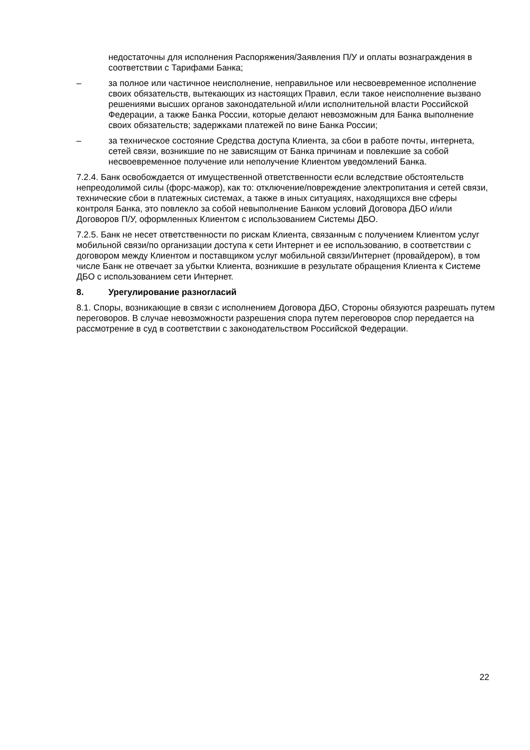недостаточны для исполнения Распоряжения/Заявления П/У и оплаты вознаграждения в соответствии с Тарифами Банка;
– за полное или частичное неисполнение, неправильное или несвоевременное исполнение своих обязательств, вытекающих из настоящих Правил, если такое неисполнение вызвано решениями высших органов законодательной и/или исполнительной власти Российской Федерации, а также Банка России, которые делают невозможным для Банка выполнение своих обязательств; задержками платежей по вине Банка России;
– за техническое состояние Средства доступа Клиента, за сбои в работе почты, интернета, сетей связи, возникшие по не зависящим от Банка причинам и повлекшие за собой несвоевременное получение или неполучение Клиентом уведомлений Банка.
7.2.4. Банк освобождается от имущественной ответственности если вследствие обстоятельств непреодолимой силы (форс-мажор), как то: отключение/повреждение электропитания и сетей связи, технические сбои в платежных системах, а также в иных ситуациях, находящихся вне сферы контроля Банка, это повлекло за собой невыполнение Банком условий Договора ДБО и/или Договоров П/У, оформленных Клиентом с использованием Системы ДБО.
7.2.5. Банк не несет ответственности по рискам Клиента, связанным с получением Клиентом услуг мобильной связи/по организации доступа к сети Интернет и ее использованию, в соответствии с договором между Клиентом и поставщиком услуг мобильной связи/Интернет (провайдером), в том числе Банк не отвечает за убытки Клиента, возникшие в результате обращения Клиента к Системе ДБО с использованием сети Интернет.
8. Урегулирование разногласий
8.1. Споры, возникающие в связи с исполнением Договора ДБО, Стороны обязуются разрешать путем переговоров. В случае невозможности разрешения спора путем переговоров спор передается на рассмотрение в суд в соответствии с законодательством Российской Федерации.
22